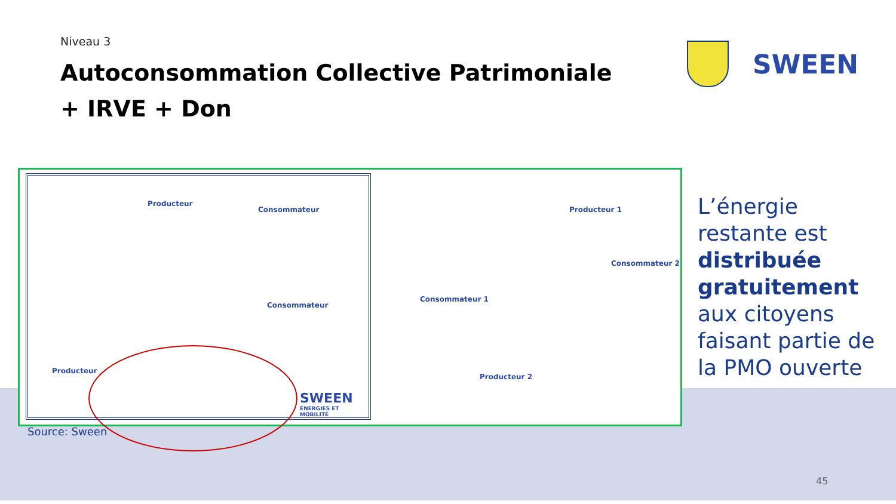Niveau 3
Autoconsommation Collective Patrimoniale
+ IRVE + Don
SWEEN
Producteur
Consommateur
Consommateur
Producteur
SWEEN
ÉNERGIES ET MOBILITÉ
Producteur 1
Consommateur 2
Consommateur 1
Producteur 2
Source: Sween
L’énergie
restante est
distribuée
gratuitement
aux citoyens
faisant partie de
la PMO ouverte
45